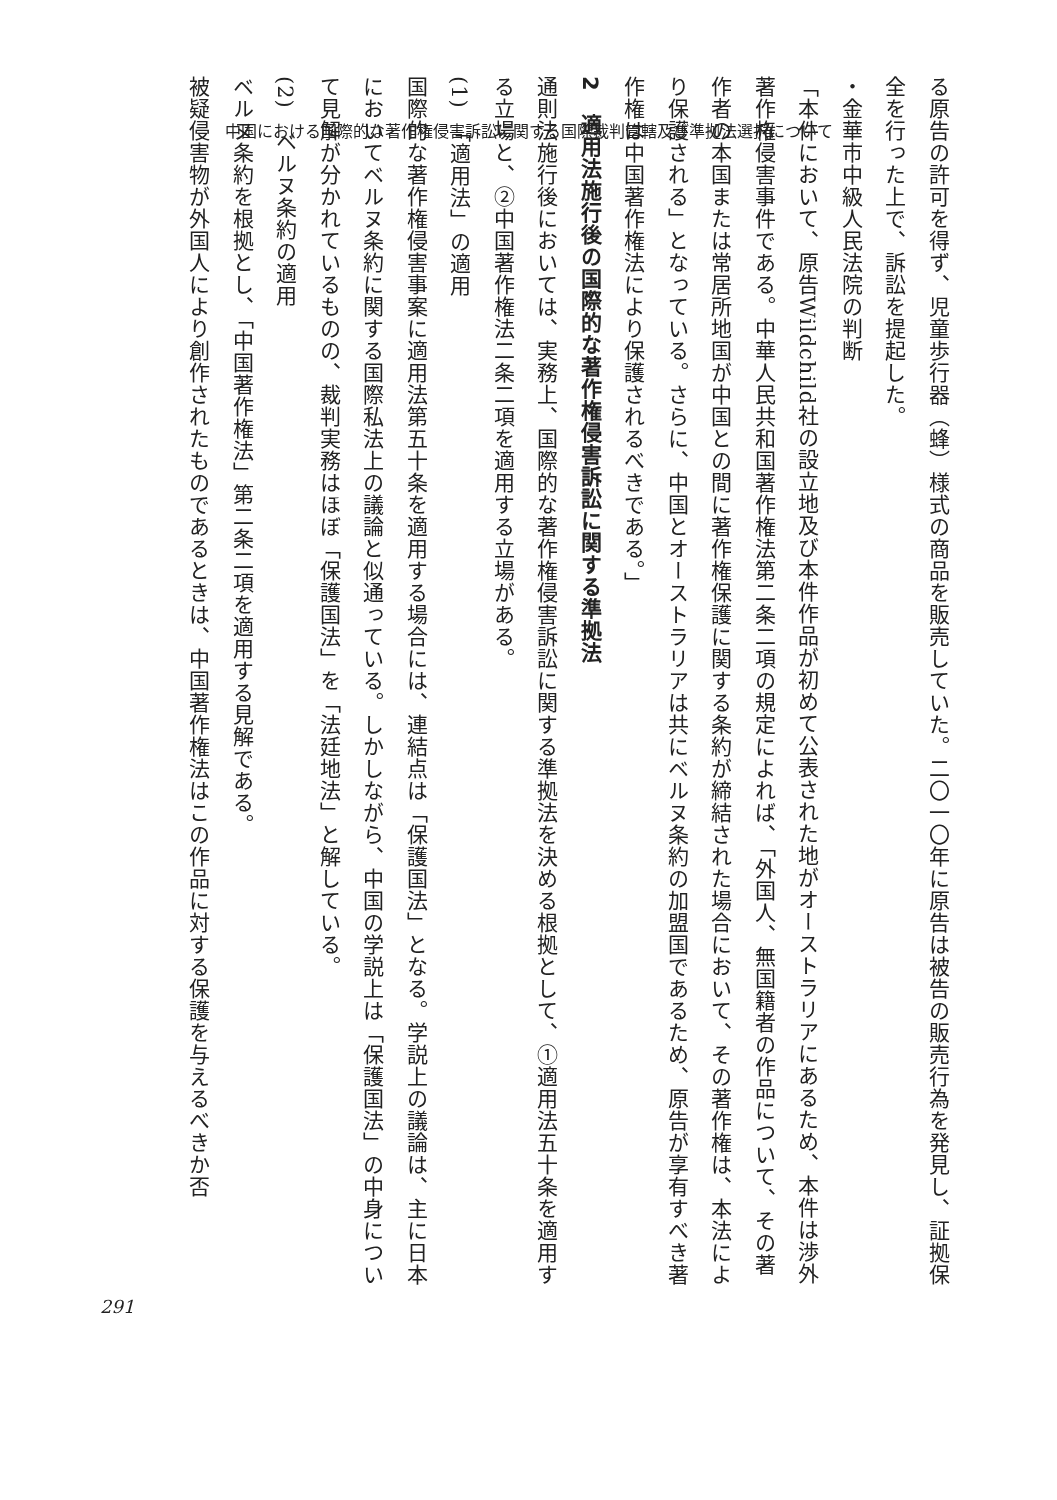中国における国際的な著作権侵害訴訟に関する国際裁判管轄及び準拠法選択について
る原告の許可を得ず、児童歩行器（蜂）様式の商品を販売していた。二〇一〇年に原告は被告の販売行為を発見し、証拠保全を行った上で、訴訟を提起した。
・金華市中級人民法院の判断
「本件において、原告Wildchild社の設立地及び本件作品が初めて公表された地がオーストラリアにあるため、本件は渉外著作権侵害事件である。中華人民共和国著作権法第二条二項の規定によれば、「外国人、無国籍者の作品について、その著作者の本国または常居所地国が中国との間に著作権保護に関する条約が締結された場合において、その著作権は、本法により保護される」となっている。さらに、中国とオーストラリアは共にベルヌ条約の加盟国であるため、原告が享有すべき著作権は中国著作権法により保護されるべきである。」
2　適用法施行後の国際的な著作権侵害訴訟に関する準拠法
通則法施行後においては、実務上、国際的な著作権侵害訴訟に関する準拠法を決める根拠として、①適用法五十条を適用する立場と、②中国著作権法二条二項を適用する立場がある。
(1)　「適用法」の適用
国際的な著作権侵害事案に適用法第五十条を適用する場合には、連結点は「保護国法」となる。学説上の議論は、主に日本においてベルヌ条約に関する国際私法上の議論と似通っている。しかしながら、中国の学説上は「保護国法」の中身について見解が分かれているものの、裁判実務はほぼ「保護国法」を「法廷地法」と解している。
(2)　ベルヌ条約の適用
ベルヌ条約を根拠とし、「中国著作権法」第二条二項を適用する見解である。
被疑侵害物が外国人により創作されたものであるときは、中国著作権法はこの作品に対する保護を与えるべきか否
291